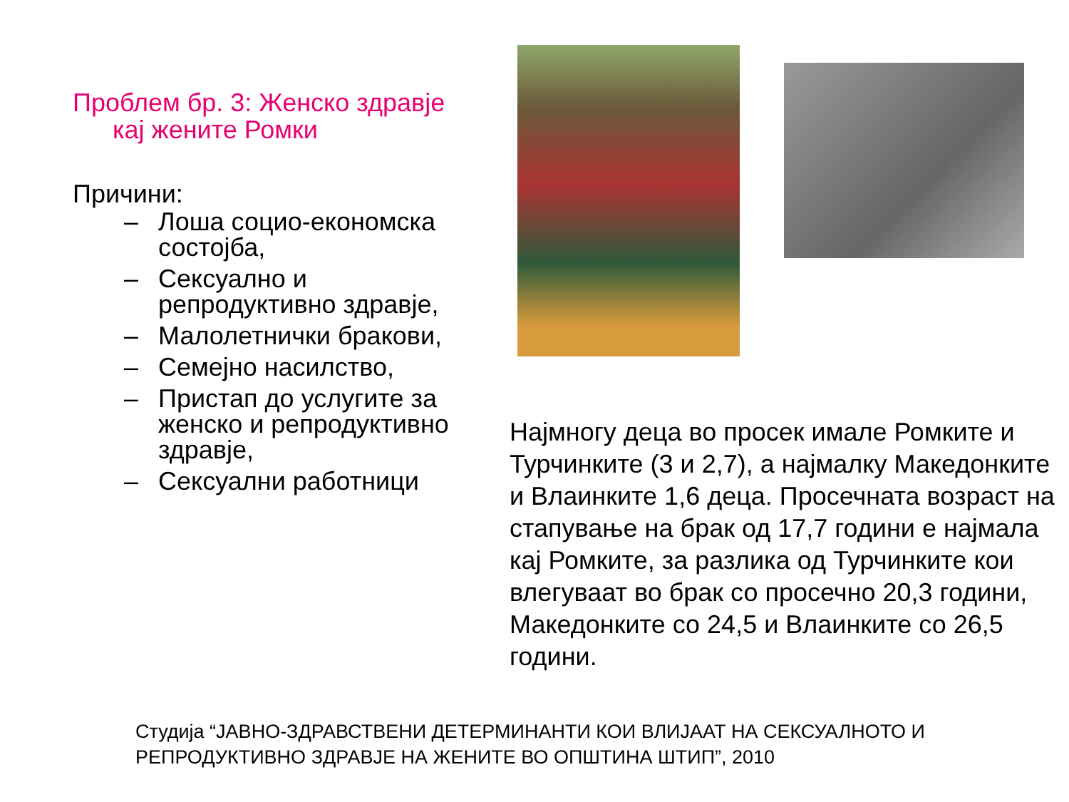Проблем бр. 3: Женско здравје
кај жените Ромки
Причини:
– Лоша социо-економска состојба,
– Сексуално и репродуктивно здравје,
– Малолетнички бракови,
– Семејно насилство,
– Пристап до услугите за женско и репродуктивно здравје,
– Сексуални работници
Најмногу деца во просек имале Ромките и Турчинките (3 и 2,7), а најмалку Македонките и Влаинките 1,6 деца. Просечната возраст на стапување на брак од 17,7 години е најмала кај Ромките, за разлика од Турчинките кои влегуваат во брак со просечно 20,3 години, Македонките со 24,5 и Влаинките со 26,5 години.
Студија “ЈАВНО-ЗДРАВСТВЕНИ ДЕТЕРМИНАНТИ КОИ ВЛИЈААТ НА СЕКСУАЛНОТО И
РЕПРОДУКТИВНО ЗДРАВЈЕ НА ЖЕНИТЕ ВО ОПШТИНА ШТИП”, 2010